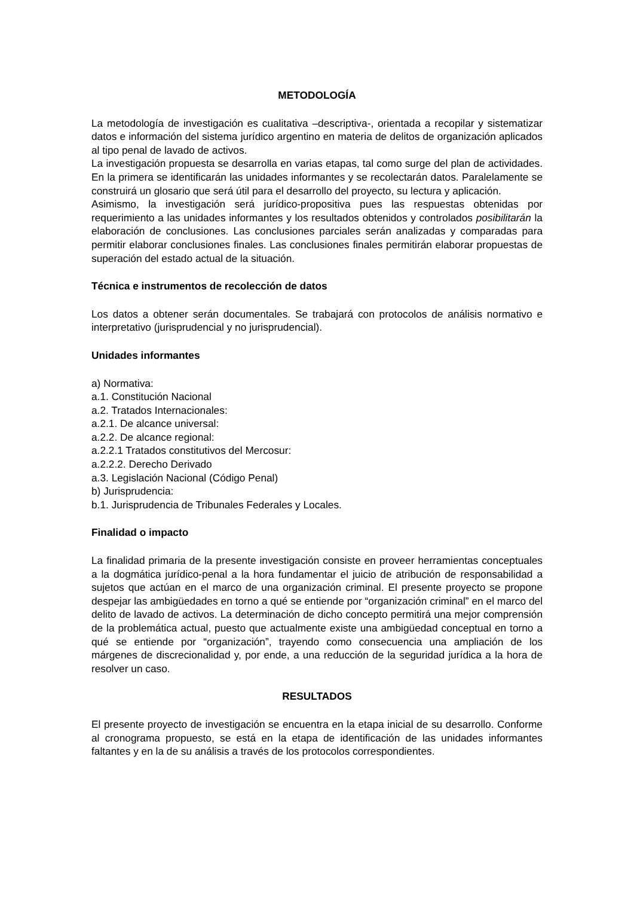METODOLOGÍA
La metodología de investigación es cualitativa –descriptiva-, orientada a recopilar y sistematizar datos e información del sistema jurídico argentino en materia de delitos de organización aplicados al tipo penal de lavado de activos.
La investigación propuesta se desarrolla en varias etapas, tal como surge del plan de actividades. En la primera se identificarán las unidades informantes y se recolectarán datos. Paralelamente se construirá un glosario que será útil para el desarrollo del proyecto, su lectura y aplicación.
Asimismo, la investigación será jurídico-propositiva pues las respuestas obtenidas por requerimiento a las unidades informantes y los resultados obtenidos y controlados posibilitarán la elaboración de conclusiones. Las conclusiones parciales serán analizadas y comparadas para permitir elaborar conclusiones finales. Las conclusiones finales permitirán elaborar propuestas de superación del estado actual de la situación.
Técnica e instrumentos de recolección de datos
Los datos a obtener serán documentales. Se trabajará con protocolos de análisis normativo e interpretativo (jurisprudencial y no jurisprudencial).
Unidades informantes
a) Normativa:
a.1. Constitución Nacional
a.2. Tratados Internacionales:
a.2.1. De alcance universal:
a.2.2. De alcance regional:
a.2.2.1 Tratados constitutivos del Mercosur:
a.2.2.2. Derecho Derivado
a.3. Legislación Nacional (Código Penal)
b) Jurisprudencia:
b.1. Jurisprudencia de Tribunales Federales y Locales.
Finalidad o impacto
La finalidad primaria de la presente investigación consiste en proveer herramientas conceptuales a la dogmática jurídico-penal a la hora fundamentar el juicio de atribución de responsabilidad a sujetos que actúan en el marco de una organización criminal. El presente proyecto se propone despejar las ambigüedades en torno a qué se entiende por “organización criminal” en el marco del delito de lavado de activos. La determinación de dicho concepto permitirá una mejor comprensión de la problemática actual, puesto que actualmente existe una ambigüedad conceptual en torno a qué se entiende por “organización”, trayendo como consecuencia una ampliación de los márgenes de discrecionalidad y, por ende, a una reducción de la seguridad jurídica a la hora de resolver un caso.
RESULTADOS
El presente proyecto de investigación se encuentra en la etapa inicial de su desarrollo. Conforme al cronograma propuesto, se está en la etapa de identificación de las unidades informantes faltantes y en la de su análisis a través de los protocolos correspondientes.